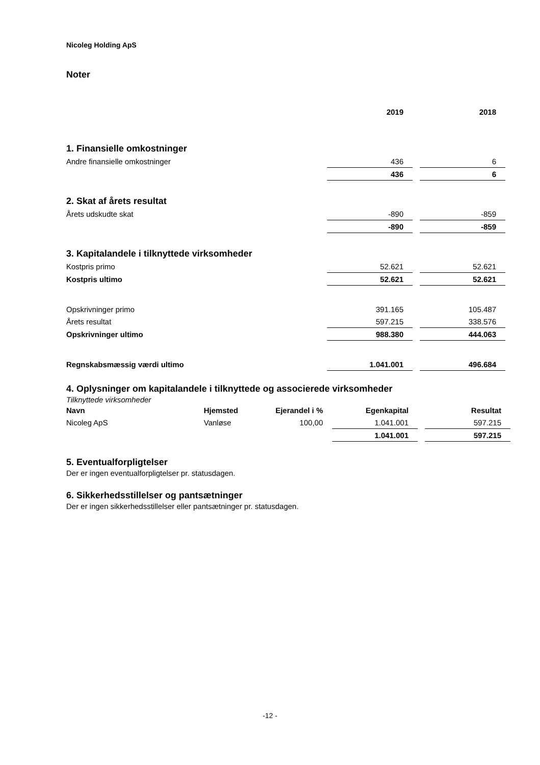Nicoleg Holding ApS
Noter
| | 2019 | | 2018 |
1. Finansielle omkostninger
| Andre finansielle omkostninger | 436 | | 6 |
| | 436 | | 6 |
2. Skat af årets resultat
| Årets udskudte skat | -890 | | -859 |
| | -890 | | -859 |
3. Kapitalandele i tilknyttede virksomheder
| Kostpris primo | 52.621 | | 52.621 |
| Kostpris ultimo | 52.621 | | 52.621 |
| Opskrivninger primo | 391.165 | | 105.487 |
| Årets resultat | 597.215 | | 338.576 |
| Opskrivninger ultimo | 988.380 | | 444.063 |
| Regnskabsmæssig værdi ultimo | 1.041.001 | | 496.684 |
4. Oplysninger om kapitalandele i tilknyttede og associerede virksomheder
Tilknyttede virksomheder
| Navn | Hjemsted | Ejerandel i % | Egenkapital | | Resultat |
| Nicoleg ApS | Vanløse | 100,00 | 1.041.001 | | 597.215 |
| | | | 1.041.001 | | 597.215 |
5. Eventualforpligtelser
Der er ingen eventualforpligtelser pr. statusdagen.
6. Sikkerhedsstillelser og pantsætninger
Der er ingen sikkerhedsstillelser eller pantsætninger pr. statusdagen.
-12 -